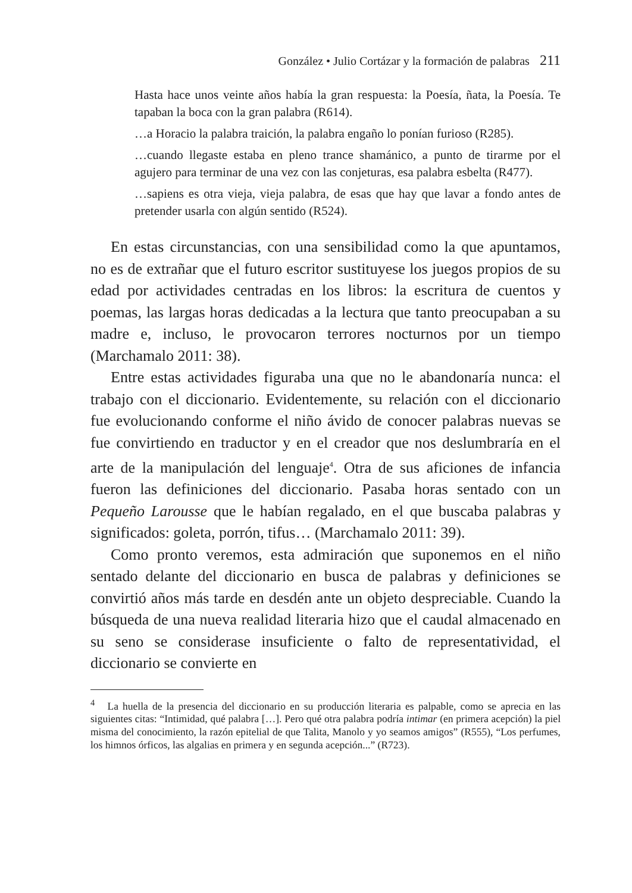González • Julio Cortázar y la formación de palabras 211
Hasta hace unos veinte años había la gran respuesta: la Poesía, ñata, la Poesía. Te tapaban la boca con la gran palabra (R614).
…a Horacio la palabra traición, la palabra engaño lo ponían furioso (R285).
…cuando llegaste estaba en pleno trance shamánico, a punto de tirarme por el agujero para terminar de una vez con las conjeturas, esa palabra esbelta (R477).
…sapiens es otra vieja, vieja palabra, de esas que hay que lavar a fondo antes de pretender usarla con algún sentido (R524).
En estas circunstancias, con una sensibilidad como la que apuntamos, no es de extrañar que el futuro escritor sustituyese los juegos propios de su edad por actividades centradas en los libros: la escritura de cuentos y poemas, las largas horas dedicadas a la lectura que tanto preocupaban a su madre e, incluso, le provocaron terrores nocturnos por un tiempo (Marchamalo 2011: 38).
Entre estas actividades figuraba una que no le abandonaría nunca: el trabajo con el diccionario. Evidentemente, su relación con el diccionario fue evolucionando conforme el niño ávido de conocer palabras nuevas se fue convirtiendo en traductor y en el creador que nos deslumbraría en el arte de la manipulación del lenguaje<sup>4</sup>. Otra de sus aficiones de infancia fueron las definiciones del diccionario. Pasaba horas sentado con un Pequeño Larousse que le habían regalado, en el que buscaba palabras y significados: goleta, porrón, tifus… (Marchamalo 2011: 39).
Como pronto veremos, esta admiración que suponemos en el niño sentado delante del diccionario en busca de palabras y definiciones se convirtió años más tarde en desdén ante un objeto despreciable. Cuando la búsqueda de una nueva realidad literaria hizo que el caudal almacenado en su seno se considerase insuficiente o falto de representatividad, el diccionario se convierte en
<sup>4</sup> La huella de la presencia del diccionario en su producción literaria es palpable, como se aprecia en las siguientes citas: “Intimidad, qué palabra […]. Pero qué otra palabra podría intimar (en primera acepción) la piel misma del conocimiento, la razón epitelial de que Talita, Manolo y yo seamos amigos” (R555), “Los perfumes, los himnos órficos, las algalias en primera y en segunda acepción...” (R723).